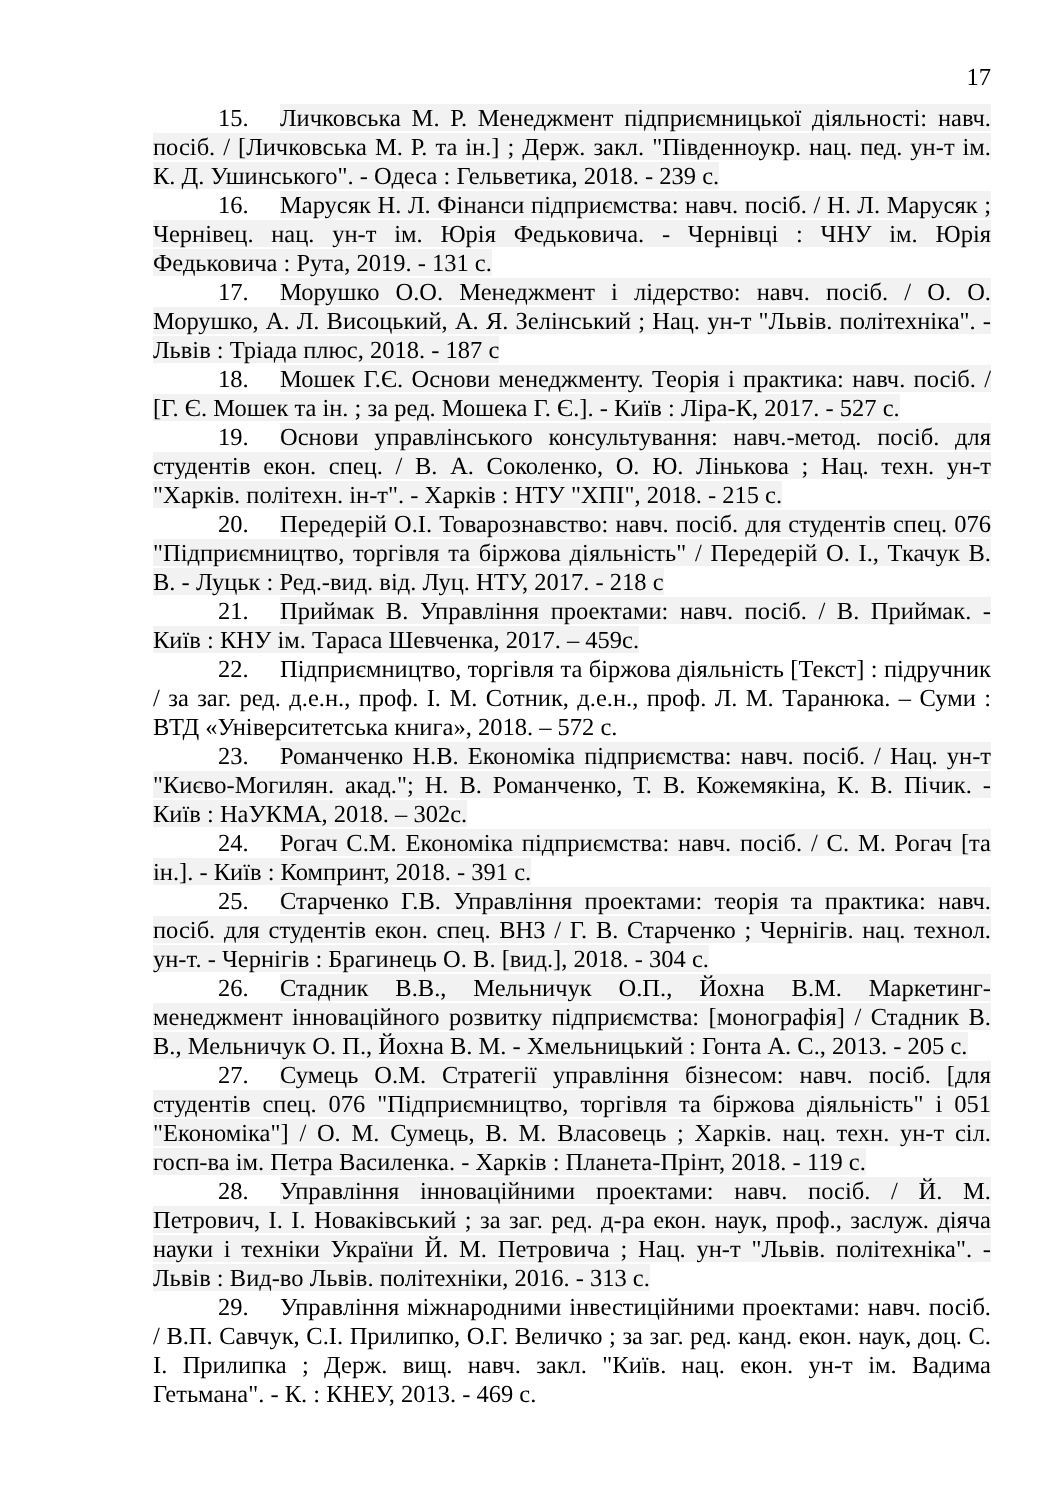17
15. Личковська М. Р. Менеджмент підприємницької діяльності: навч. посіб. / [Личковська М. Р. та ін.] ; Держ. закл. "Південноукр. нац. пед. ун-т ім. К. Д. Ушинського". - Одеса : Гельветика, 2018. - 239 с.
16. Марусяк Н. Л. Фінанси підприємства: навч. посіб. / Н. Л. Марусяк ; Чернівец. нац. ун-т ім. Юрія Федьковича. - Чернівці : ЧНУ ім. Юрія Федьковича : Рута, 2019. - 131 с.
17. Морушко О.О. Менеджмент і лідерство: навч. посіб. / О. О. Морушко, А. Л. Висоцький, А. Я. Зелінський ; Нац. ун-т "Львів. політехніка". - Львів : Тріада плюс, 2018. - 187 с
18. Мошек Г.Є. Основи менеджменту. Теорія і практика: навч. посіб. / [Г. Є. Мошек та ін. ; за ред. Мошека Г. Є.]. - Київ : Ліра-К, 2017. - 527 с.
19. Основи управлінського консультування: навч.-метод. посіб. для студентів екон. спец. / В. А. Соколенко, О. Ю. Лінькова ; Нац. техн. ун-т "Харків. політехн. ін-т". - Харків : НТУ "ХПІ", 2018. - 215 с.
20. Передерій О.І. Товарознавство: навч. посіб. для студентів спец. 076 "Підприємництво, торгівля та біржова діяльність" / Передерій О. І., Ткачук В. В. - Луцьк : Ред.-вид. від. Луц. НТУ, 2017. - 218 с
21. Приймак В. Управління проектами: навч. посіб. / В. Приймак. - Київ : КНУ ім. Тараса Шевченка, 2017. – 459с.
22. Підприємництво, торгівля та біржова діяльність [Текст] : підручник / за заг. ред. д.е.н., проф. І. М. Сотник, д.е.н., проф. Л. М. Таранюка. – Суми : ВТД «Університетська книга», 2018. – 572 с.
23. Романченко Н.В. Економіка підприємства: навч. посіб. / Нац. ун-т "Києво-Могилян. акад."; Н. В. Романченко, Т. В. Кожемякіна, К. В. Пічик. - Київ : НаУКМА, 2018. – 302с.
24. Рогач С.М. Економіка підприємства: навч. посіб. / С. М. Рогач [та ін.]. - Київ : Компринт, 2018. - 391 с.
25. Старченко Г.В. Управління проектами: теорія та практика: навч. посіб. для студентів екон. спец. ВНЗ / Г. В. Старченко ; Чернігів. нац. технол. ун-т. - Чернігів : Брагинець О. В. [вид.], 2018. - 304 с.
26. Стадник В.В., Мельничук О.П., Йохна В.М. Маркетинг-менеджмент інноваційного розвитку підприємства: [монографія] / Стадник В. В., Мельничук О. П., Йохна В. М. - Хмельницький : Гонта А. С., 2013. - 205 с.
27. Сумець О.М. Стратегії управління бізнесом: навч. посіб. [для студентів спец. 076 "Підприємництво, торгівля та біржова діяльність" і 051 "Економіка"] / О. М. Сумець, В. М. Власовець ; Харків. нац. техн. ун-т сіл. госп-ва ім. Петра Василенка. - Харків : Планета-Прінт, 2018. - 119 с.
28. Управління інноваційними проектами: навч. посіб. / Й. М. Петрович, І. І. Новаківський ; за заг. ред. д-ра екон. наук, проф., заслуж. діяча науки і техніки України Й. М. Петровича ; Нац. ун-т "Львів. політехніка". - Львів : Вид-во Львів. політехніки, 2016. - 313 с.
29. Управління міжнародними інвестиційними проектами: навч. посіб. / В.П. Савчук, С.І. Прилипко, О.Г. Величко ; за заг. ред. канд. екон. наук, доц. С. І. Прилипка ; Держ. вищ. навч. закл. "Київ. нац. екон. ун-т ім. Вадима Гетьмана". - К. : КНЕУ, 2013. - 469 с.